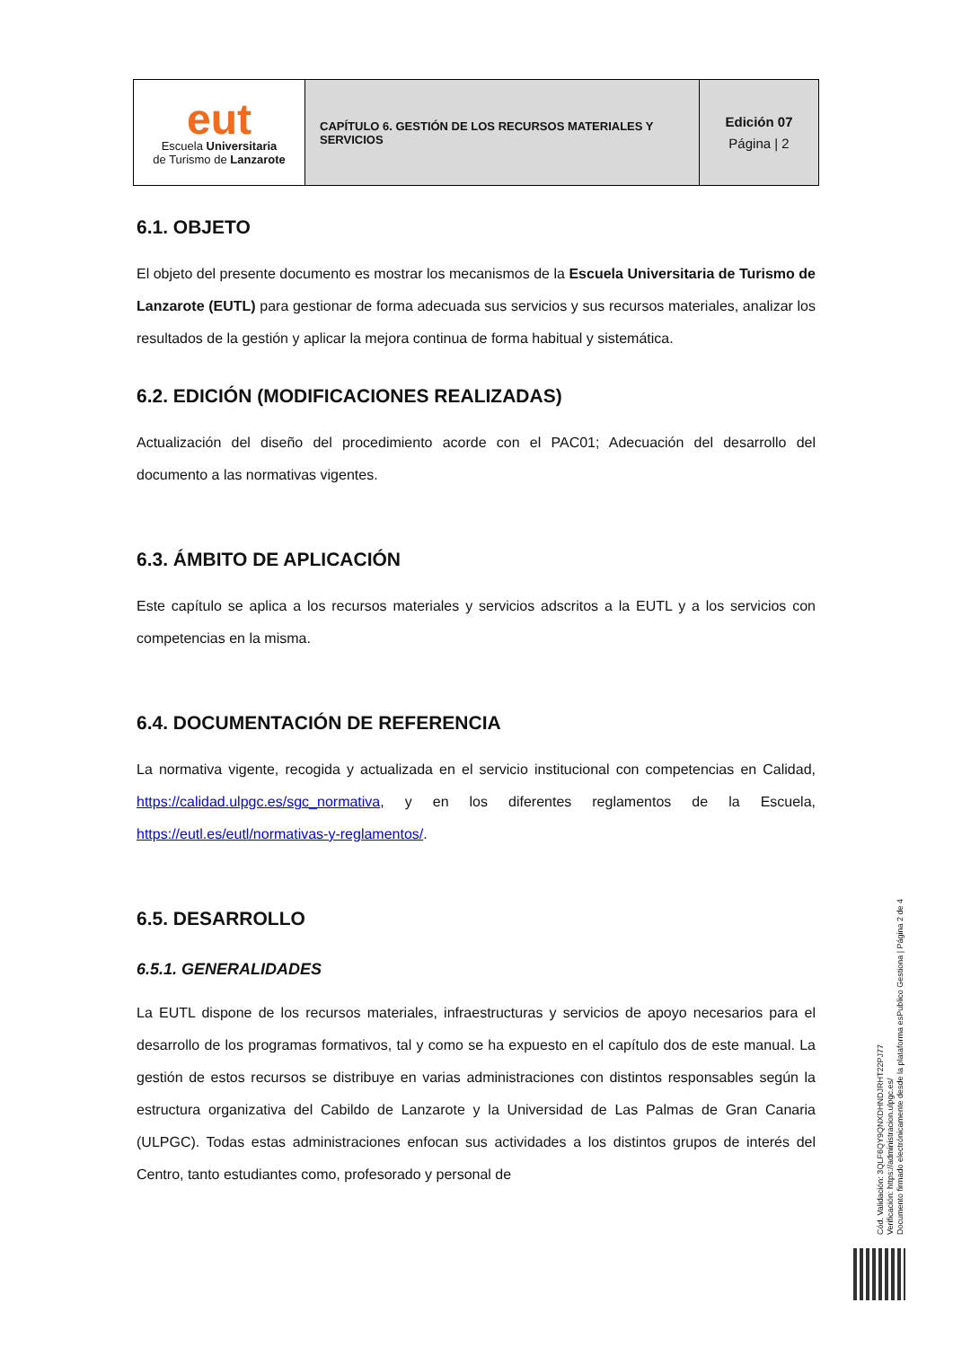| eut Escuela Universitaria de Turismo de Lanzarote | CAPÍTULO 6. GESTIÓN DE LOS RECURSOS MATERIALES Y SERVICIOS | Edición 07 Página / 2 |
6.1. OBJETO
El objeto del presente documento es mostrar los mecanismos de la Escuela Universitaria de Turismo de Lanzarote (EUTL) para gestionar de forma adecuada sus servicios y sus recursos materiales, analizar los resultados de la gestión y aplicar la mejora continua de forma habitual y sistemática.
6.2. EDICIÓN (MODIFICACIONES REALIZADAS)
Actualización del diseño del procedimiento acorde con el PAC01; Adecuación del desarrollo del documento a las normativas vigentes.
6.3. ÁMBITO DE APLICACIÓN
Este capítulo se aplica a los recursos materiales y servicios adscritos a la EUTL y a los servicios con competencias en la misma.
6.4. DOCUMENTACIÓN DE REFERENCIA
La normativa vigente, recogida y actualizada en el servicio institucional con competencias en Calidad, https://calidad.ulpgc.es/sgc_normativa, y en los diferentes reglamentos de la Escuela, https://eutl.es/eutl/normativas-y-reglamentos/.
6.5. DESARROLLO
6.5.1. GENERALIDADES
La EUTL dispone de los recursos materiales, infraestructuras y servicios de apoyo necesarios para el desarrollo de los programas formativos, tal y como se ha expuesto en el capítulo dos de este manual. La gestión de estos recursos se distribuye en varias administraciones con distintos responsables según la estructura organizativa del Cabildo de Lanzarote y la Universidad de Las Palmas de Gran Canaria (ULPGC). Todas estas administraciones enfocan sus actividades a los distintos grupos de interés del Centro, tanto estudiantes como, profesorado y personal de
Cód. Validación: 3QLF6QY9QNXDHNDJRHT22PJ77
Verificación: https://administracion.ulpgc.es/
Documento firmado electrónicamente desde la plataforma esPublico Gestiona | Página 2 de 4